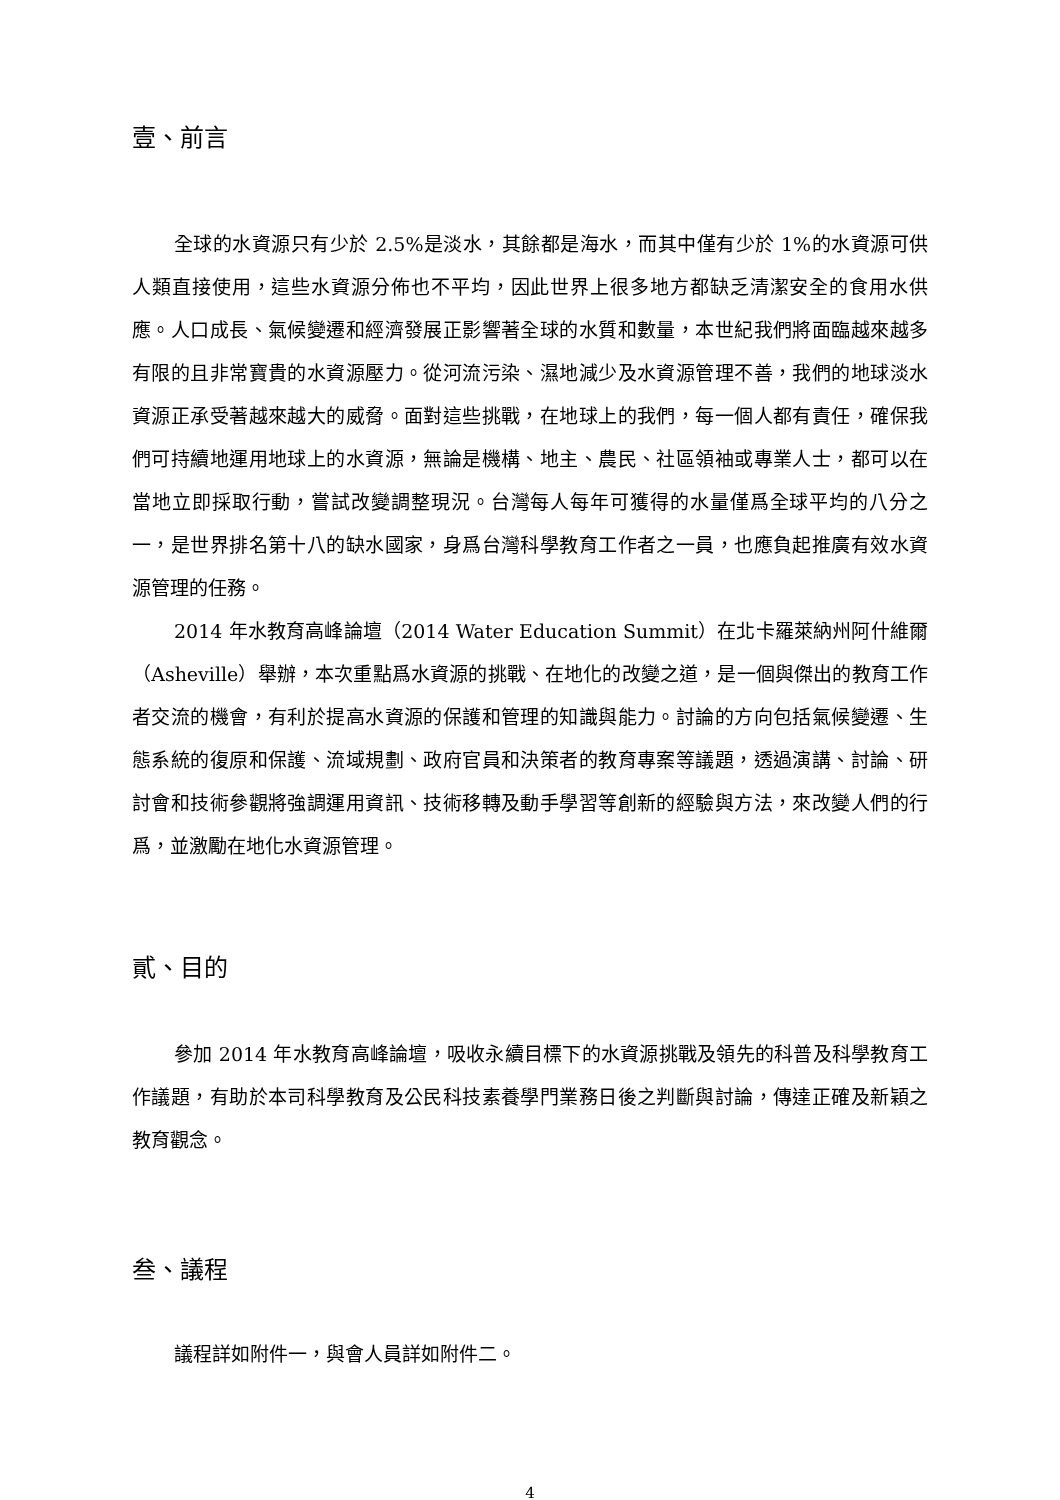壹、前言
全球的水資源只有少於 2.5%是淡水，其餘都是海水，而其中僅有少於 1%的水資源可供人類直接使用，這些水資源分佈也不平均，因此世界上很多地方都缺乏清潔安全的食用水供應。人口成長、氣候變遷和經濟發展正影響著全球的水質和數量，本世紀我們將面臨越來越多有限的且非常寶貴的水資源壓力。從河流污染、濕地減少及水資源管理不善，我們的地球淡水資源正承受著越來越大的威脅。面對這些挑戰，在地球上的我們，每一個人都有責任，確保我們可持續地運用地球上的水資源，無論是機構、地主、農民、社區領袖或專業人士，都可以在當地立即採取行動，嘗試改變調整現況。台灣每人每年可獲得的水量僅爲全球平均的八分之一，是世界排名第十八的缺水國家，身爲台灣科學教育工作者之一員，也應負起推廣有效水資源管理的任務。
2014 年水教育高峰論壇（2014 Water Education Summit）在北卡羅萊納州阿什維爾（Asheville）舉辦，本次重點爲水資源的挑戰、在地化的改變之道，是一個與傑出的教育工作者交流的機會，有利於提高水資源的保護和管理的知識與能力。討論的方向包括氣候變遷、生態系統的復原和保護、流域規劃、政府官員和決策者的教育專案等議題，透過演講、討論、研討會和技術參觀將強調運用資訊、技術移轉及動手學習等創新的經驗與方法，來改變人們的行爲，並激勵在地化水資源管理。
貳、目的
參加 2014 年水教育高峰論壇，吸收永續目標下的水資源挑戰及領先的科普及科學教育工作議題，有助於本司科學教育及公民科技素養學門業務日後之判斷與討論，傳達正確及新穎之教育觀念。
叁、議程
議程詳如附件一，與會人員詳如附件二。
4